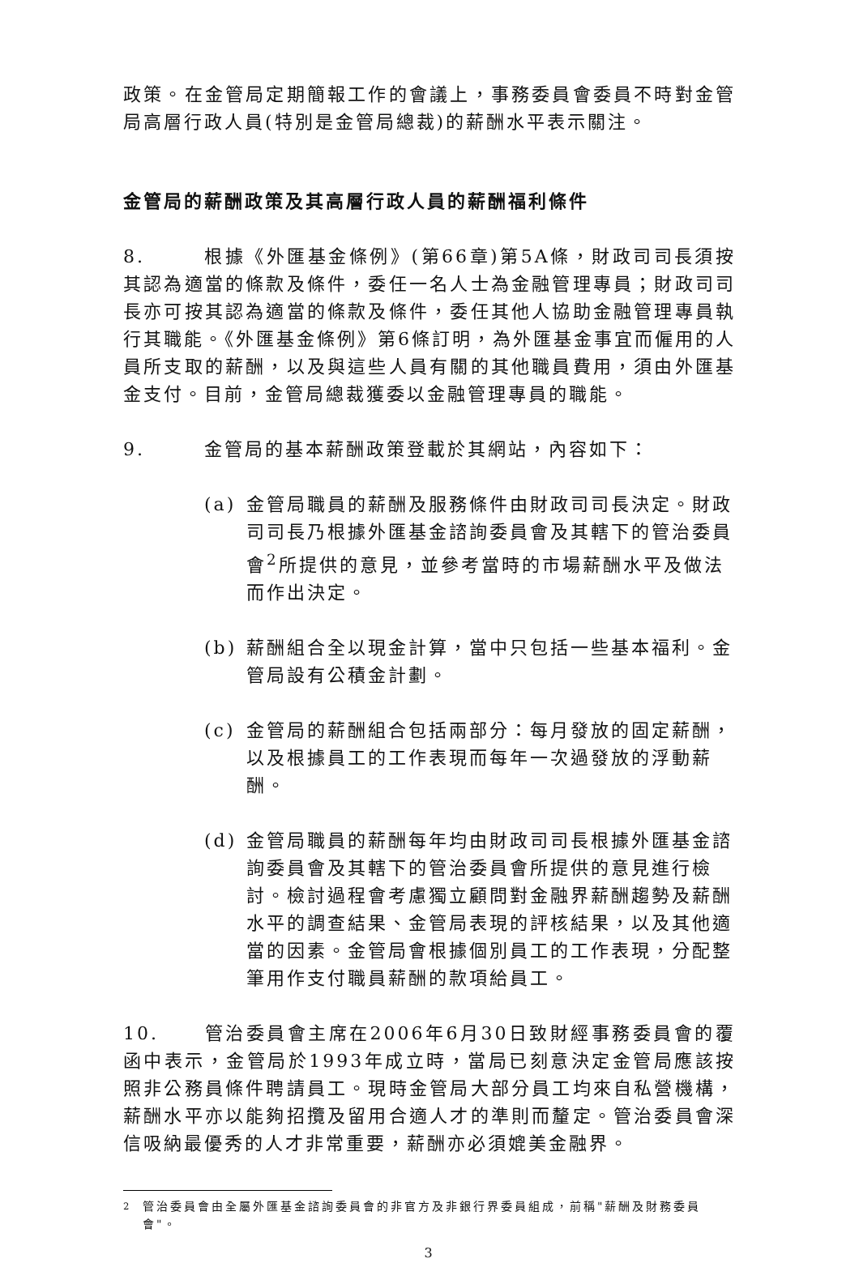政策。在金管局定期簡報工作的會議上，事務委員會委員不時對金管局高層行政人員(特別是金管局總裁)的薪酬水平表示關注。
金管局的薪酬政策及其高層行政人員的薪酬福利條件
8. 根據《外匯基金條例》(第66章)第5A條，財政司司長須按其認為適當的條款及條件，委任一名人士為金融管理專員；財政司司長亦可按其認為適當的條款及條件，委任其他人協助金融管理專員執行其職能。《外匯基金條例》第6條訂明，為外匯基金事宜而僱用的人員所支取的薪酬，以及與這些人員有關的其他職員費用，須由外匯基金支付。目前，金管局總裁獲委以金融管理專員的職能。
9. 金管局的基本薪酬政策登載於其網站，內容如下：
(a) 金管局職員的薪酬及服務條件由財政司司長決定。財政司司長乃根據外匯基金諮詢委員會及其轄下的管治委員會<sup>2</sup>所提供的意見，並參考當時的市場薪酬水平及做法而作出決定。
(b) 薪酬組合全以現金計算，當中只包括一些基本福利。金管局設有公積金計劃。
(c) 金管局的薪酬組合包括兩部分：每月發放的固定薪酬，以及根據員工的工作表現而每年一次過發放的浮動薪酬。
(d) 金管局職員的薪酬每年均由財政司司長根據外匯基金諮詢委員會及其轄下的管治委員會所提供的意見進行檢討。檢討過程會考慮獨立顧問對金融界薪酬趨勢及薪酬水平的調查結果、金管局表現的評核結果，以及其他適當的因素。金管局會根據個別員工的工作表現，分配整筆用作支付職員薪酬的款項給員工。
10. 管治委員會主席在2006年6月30日致財經事務委員會的覆函中表示，金管局於1993年成立時，當局已刻意決定金管局應該按照非公務員條件聘請員工。現時金管局大部分員工均來自私營機構，薪酬水平亦以能夠招攬及留用合適人才的準則而釐定。管治委員會深信吸納最優秀的人才非常重要，薪酬亦必須媲美金融界。
<sup>2</sup> 管治委員會由全屬外匯基金諮詢委員會的非官方及非銀行界委員組成，前稱"薪酬及財務委員會"。
3